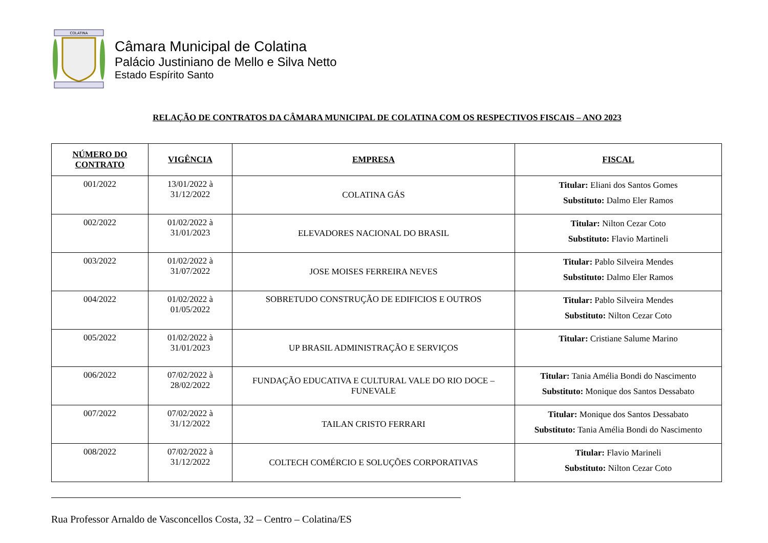COLATINA
Câmara Municipal de Colatina
Palácio Justiniano de Mello e Silva Netto
Estado Espírito Santo
RELAÇÃO DE CONTRATOS DA CÂMARA MUNICIPAL DE COLATINA COM OS RESPECTIVOS FISCAIS – ANO 2023
| NÚMERO DO CONTRATO | VIGÊNCIA | EMPRESA | FISCAL |
| --- | --- | --- | --- |
| 001/2022 | 13/01/2022 à 31/12/2022 | COLATINA GÁS | Titular: Eliani dos Santos Gomes Substituto: Dalmo Eler Ramos |
| 002/2022 | 01/02/2022 à 31/01/2023 | ELEVADORES NACIONAL DO BRASIL | Titular: Nilton Cezar Coto Substituto: Flavio Martineli |
| 003/2022 | 01/02/2022 à 31/07/2022 | JOSE MOISES FERREIRA NEVES | Titular: Pablo Silveira Mendes Substituto: Dalmo Eler Ramos |
| 004/2022 | 01/02/2022 à 01/05/2022 | SOBRETUDO CONSTRUÇÃO DE EDIFICIOS E OUTROS | Titular: Pablo Silveira Mendes Substituto: Nilton Cezar Coto |
| 005/2022 | 01/02/2022 à 31/01/2023 | UP BRASIL ADMINISTRAÇÃO E SERVIÇOS | Titular: Cristiane Salume Marino |
| 006/2022 | 07/02/2022 à 28/02/2022 | FUNDAÇÃO EDUCATIVA E CULTURAL VALE DO RIO DOCE – FUNEVALE | Titular: Tania Amélia Bondi do Nascimento Substituto: Monique dos Santos Dessabato |
| 007/2022 | 07/02/2022 à 31/12/2022 | TAILAN CRISTO FERRARI | Titular: Monique dos Santos Dessabato Substituto: Tania Amélia Bondi do Nascimento |
| 008/2022 | 07/02/2022 à 31/12/2022 | COLTECH COMÉRCIO E SOLUÇÕES CORPORATIVAS | Titular: Flavio Marineli Substituto: Nilton Cezar Coto |
Rua Professor Arnaldo de Vasconcellos Costa, 32 – Centro – Colatina/ES